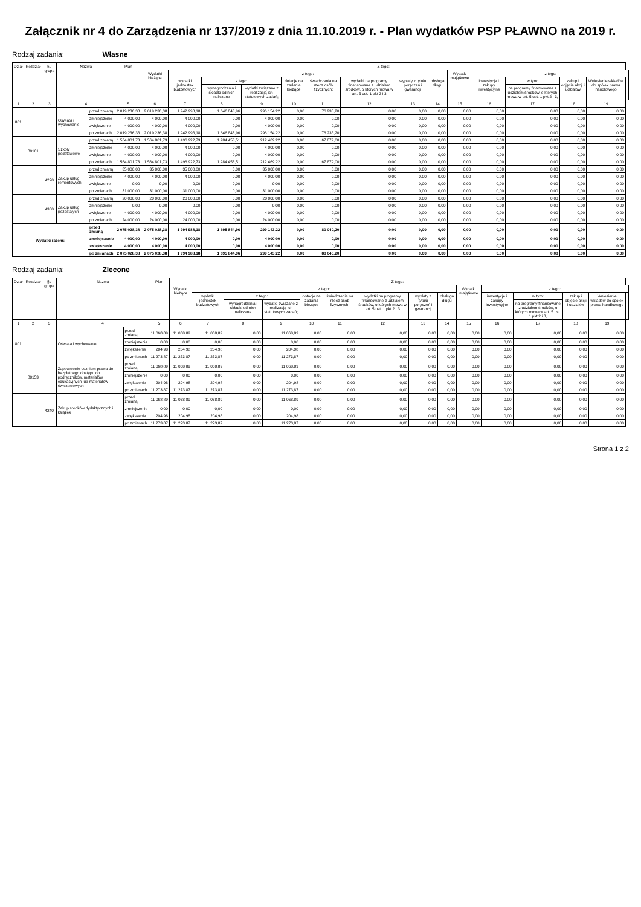Załącznik nr 4 do Zarządzenia nr 137/2019 z dnia 11.10.2019 r. - Plan wydatków PSP PŁAWNO na 2019 r.
Rodzaj zadania: Własne
| Dział | Rozdział | § / grupa | Nazwa | | Plan | Z tego: | | | | | | | | | | | | | | |
| --- | --- | --- | --- | --- | --- | --- | --- | --- | --- | --- | --- | --- | --- | --- | --- | --- | --- | --- | --- | --- |
| | | | | | | Wydatki bieżące | z tego: | | | | | | | | Wydatki majątkowe | z tego: | | | | |
| | | | | | | | wydatki jednostek budżetowych | z tego: | | dotacje na zadania bieżące | świadczenia na rzecz osób fizycznych; | wydatki na programy finansowane z udziałem środków, o których mowa w art. 5 ust. 1 pkt 2 i 3 | wypłaty z tytułu poręczeń i gwarancji | obsługa długu | | inwestycje i zakupy inwestycyjne | w tym: | zakup i objęcie akcji i udziałów | Wniesienie wkładów do spółek prawa handlowego | |
| | | | | | | | | wynagrodzenia i składki od nich naliczane | wydatki związane z realizacją ich statutowych zadań; | | | | | | | | na programy finansowane z udziałem środków, o których mowa w art. 5 ust. 1 pkt 2 i 3, | | | |
| 1 | 2 | 3 | 4 | | 5 | 6 | 7 | 8 | 9 | 10 | 11 | 12 | 13 | 14 | 15 | 16 | 17 | 18 | 19 | |
| 801 | | | Oświata i wychowanie | przed zmianą | 2 019 236,38 | 2 019 236,38 | 1 942 998,18 | 1 646 843,96 | 296 154,22 | 0,00 | 76 238,20 | 0,00 | 0,00 | 0,00 | 0,00 | 0,00 | 0,00 | 0,00 | 0,00 | |
| | | | | zmniejszenie | -4 000,00 | -4 000,00 | -4 000,00 | 0,00 | -4 000,00 | 0,00 | 0,00 | 0,00 | 0,00 | 0,00 | 0,00 | 0,00 | 0,00 | 0,00 | 0,00 | |
| | | | | zwiększenie | 4 000,00 | 4 000,00 | 4 000,00 | 0,00 | 4 000,00 | 0,00 | 0,00 | 0,00 | 0,00 | 0,00 | 0,00 | 0,00 | 0,00 | 0,00 | 0,00 | |
| | | | | po zmianach | 2 019 236,38 | 2 019 236,38 | 1 942 998,18 | 1 646 843,96 | 296 154,22 | 0,00 | 76 238,20 | 0,00 | 0,00 | 0,00 | 0,00 | 0,00 | 0,00 | 0,00 | 0,00 | |
| | 80101 | | Szkoły podstawowe | przed zmianą | 1 564 801,73 | 1 564 801,73 | 1 496 922,73 | 1 284 453,51 | 212 469,22 | 0,00 | 67 879,00 | 0,00 | 0,00 | 0,00 | 0,00 | 0,00 | 0,00 | 0,00 | 0,00 | |
| | | | | zmniejszenie | -4 000,00 | -4 000,00 | -4 000,00 | 0,00 | -4 000,00 | 0,00 | 0,00 | 0,00 | 0,00 | 0,00 | 0,00 | 0,00 | 0,00 | 0,00 | 0,00 | |
| | | | | zwiększenie | 4 000,00 | 4 000,00 | 4 000,00 | 0,00 | 4 000,00 | 0,00 | 0,00 | 0,00 | 0,00 | 0,00 | 0,00 | 0,00 | 0,00 | 0,00 | 0,00 | |
| | | | | po zmianach | 1 564 801,73 | 1 564 801,73 | 1 496 922,73 | 1 284 453,51 | 212 469,22 | 0,00 | 67 879,00 | 0,00 | 0,00 | 0,00 | 0,00 | 0,00 | 0,00 | 0,00 | 0,00 | |
| | | 4270 | Zakup usług remontowych | przed zmianą | 35 000,00 | 35 000,00 | 35 000,00 | 0,00 | 35 000,00 | 0,00 | 0,00 | 0,00 | 0,00 | 0,00 | 0,00 | 0,00 | 0,00 | 0,00 | 0,00 | |
| | | | | zmniejszenie | -4 000,00 | -4 000,00 | -4 000,00 | 0,00 | -4 000,00 | 0,00 | 0,00 | 0,00 | 0,00 | 0,00 | 0,00 | 0,00 | 0,00 | 0,00 | 0,00 | |
| | | | | zwiększenie | 0,00 | 0,00 | 0,00 | 0,00 | 0,00 | 0,00 | 0,00 | 0,00 | 0,00 | 0,00 | 0,00 | 0,00 | 0,00 | 0,00 | 0,00 | |
| | | | | po zmianach | 31 000,00 | 31 000,00 | 31 000,00 | 0,00 | 31 000,00 | 0,00 | 0,00 | 0,00 | 0,00 | 0,00 | 0,00 | 0,00 | 0,00 | 0,00 | 0,00 | |
| | | 4300 | Zakup usług pozostałych | przed zmianą | 20 000,00 | 20 000,00 | 20 000,00 | 0,00 | 20 000,00 | 0,00 | 0,00 | 0,00 | 0,00 | 0,00 | 0,00 | 0,00 | 0,00 | 0,00 | 0,00 | |
| | | | | zmniejszenie | 0,00 | 0,00 | 0,00 | 0,00 | 0,00 | 0,00 | 0,00 | 0,00 | 0,00 | 0,00 | 0,00 | 0,00 | 0,00 | 0,00 | 0,00 | |
| | | | | zwiększenie | 4 000,00 | 4 000,00 | 4 000,00 | 0,00 | 4 000,00 | 0,00 | 0,00 | 0,00 | 0,00 | 0,00 | 0,00 | 0,00 | 0,00 | 0,00 | 0,00 | |
| | | | | po zmianach | 24 000,00 | 24 000,00 | 24 000,00 | 0,00 | 24 000,00 | 0,00 | 0,00 | 0,00 | 0,00 | 0,00 | 0,00 | 0,00 | 0,00 | 0,00 | 0,00 | |
| Wydatki razem: | | | | przed zmianą | 2 075 028,38 | 2 075 028,38 | 1 994 988,18 | 1 695 844,96 | 299 143,22 | 0,00 | 80 040,20 | 0,00 | 0,00 | 0,00 | 0,00 | 0,00 | 0,00 | 0,00 | 0,00 | |
| | | | | zmniejszenie | -4 000,00 | -4 000,00 | -4 000,00 | 0,00 | -4 000,00 | 0,00 | 0,00 | 0,00 | 0,00 | 0,00 | 0,00 | 0,00 | 0,00 | 0,00 | 0,00 | |
| | | | | zwiększenie | 4 000,00 | 4 000,00 | 4 000,00 | 0,00 | 4 000,00 | 0,00 | 0,00 | 0,00 | 0,00 | 0,00 | 0,00 | 0,00 | 0,00 | 0,00 | 0,00 | |
| | | | | po zmianach | 2 075 028,38 | 2 075 028,38 | 1 994 988,18 | 1 695 844,96 | 299 143,22 | 0,00 | 80 040,20 | 0,00 | 0,00 | 0,00 | 0,00 | 0,00 | 0,00 | 0,00 | 0,00 | |
Rodzaj zadania: Zlecone
| Dział | Rozdział | § / grupa | Nazwa | | Plan | Z tego: | | | | | | | | | | | | | | |
| --- | --- | --- | --- | --- | --- | --- | --- | --- | --- | --- | --- | --- | --- | --- | --- | --- | --- | --- | --- | --- |
| | | | | | | Wydatki bieżące | z tego: | | | | | | | | Wydatki majątkowe | z tego: | | | | |
| | | | | | | | wydatki jednostek budżetowych | z tego: | | dotacje na zadania bieżące | świadczenia na rzecz osób fizycznych; | wydatki na programy finansowane z udziałem środków, o których mowa w art. 5 ust. 1 pkt 2 i 3 | wypłaty z tytułu poręczeń i gwarancji | obsługa długu | | inwestycje i zakupy inwestycyjne | w tym: | zakup i objęcie akcji i udziałów | Wniesienie wkładów do spółek prawa handlowego | |
| | | | | | | | | wynagrodzenia i składki od nich naliczane | wydatki związane z realizacją ich statutowych zadań; | | | | | | | | na programy finansowane z udziałem środków, o których mowa w art. 5 ust. 1 pkt 2 i 3, | | | |
| 1 | 2 | 3 | 4 | | 5 | 6 | 7 | 8 | 9 | 10 | 11 | 12 | 13 | 14 | 15 | 16 | 17 | 18 | 19 | |
| 801 | | | Oświata i wychowanie | przed zmianą | 11 068,89 | 11 068,89 | 11 068,89 | 0,00 | 11 068,89 | 0,00 | 0,00 | 0,00 | 0,00 | 0,00 | 0,00 | 0,00 | 0,00 | 0,00 | 0,00 | |
| | | | | zmniejszenie | 0,00 | 0,00 | 0,00 | 0,00 | 0,00 | 0,00 | 0,00 | 0,00 | 0,00 | 0,00 | 0,00 | 0,00 | 0,00 | 0,00 | 0,00 | |
| | | | | zwiększenie | 204,98 | 204,98 | 204,98 | 0,00 | 204,98 | 0,00 | 0,00 | 0,00 | 0,00 | 0,00 | 0,00 | 0,00 | 0,00 | 0,00 | 0,00 | |
| | | | | po zmianach | 11 273,87 | 11 273,87 | 11 273,87 | 0,00 | 11 273,87 | 0,00 | 0,00 | 0,00 | 0,00 | 0,00 | 0,00 | 0,00 | 0,00 | 0,00 | 0,00 | |
| | 80153 | | Zapewnienie uczniom prawa do bezpłatnego dostępu do podręczników, materiałów edukacyjnych lub materiałów ćwiczeniowych | przed zmianą | 11 068,89 | 11 068,89 | 11 068,89 | 0,00 | 11 068,89 | 0,00 | 0,00 | 0,00 | 0,00 | 0,00 | 0,00 | 0,00 | 0,00 | 0,00 | 0,00 | |
| | | | | zmniejszenie | 0,00 | 0,00 | 0,00 | 0,00 | 0,00 | 0,00 | 0,00 | 0,00 | 0,00 | 0,00 | 0,00 | 0,00 | 0,00 | 0,00 | 0,00 | |
| | | | | zwiększenie | 204,98 | 204,98 | 204,98 | 0,00 | 204,98 | 0,00 | 0,00 | 0,00 | 0,00 | 0,00 | 0,00 | 0,00 | 0,00 | 0,00 | 0,00 | |
| | | | | po zmianach | 11 273,87 | 11 273,87 | 11 273,87 | 0,00 | 11 273,87 | 0,00 | 0,00 | 0,00 | 0,00 | 0,00 | 0,00 | 0,00 | 0,00 | 0,00 | 0,00 | |
| | | 4240 | Zakup środków dydaktycznych i książek | przed zmianą | 11 068,89 | 11 068,89 | 11 068,89 | 0,00 | 11 068,89 | 0,00 | 0,00 | 0,00 | 0,00 | 0,00 | 0,00 | 0,00 | 0,00 | 0,00 | 0,00 | |
| | | | | zmniejszenie | 0,00 | 0,00 | 0,00 | 0,00 | 0,00 | 0,00 | 0,00 | 0,00 | 0,00 | 0,00 | 0,00 | 0,00 | 0,00 | 0,00 | 0,00 | |
| | | | | zwiększenie | 204,98 | 204,98 | 204,98 | 0,00 | 204,98 | 0,00 | 0,00 | 0,00 | 0,00 | 0,00 | 0,00 | 0,00 | 0,00 | 0,00 | 0,00 | |
| | | | | po zmianach | 11 273,87 | 11 273,87 | 11 273,87 | 0,00 | 11 273,87 | 0,00 | 0,00 | 0,00 | 0,00 | 0,00 | 0,00 | 0,00 | 0,00 | 0,00 | 0,00 | |
Strona 1 z 2